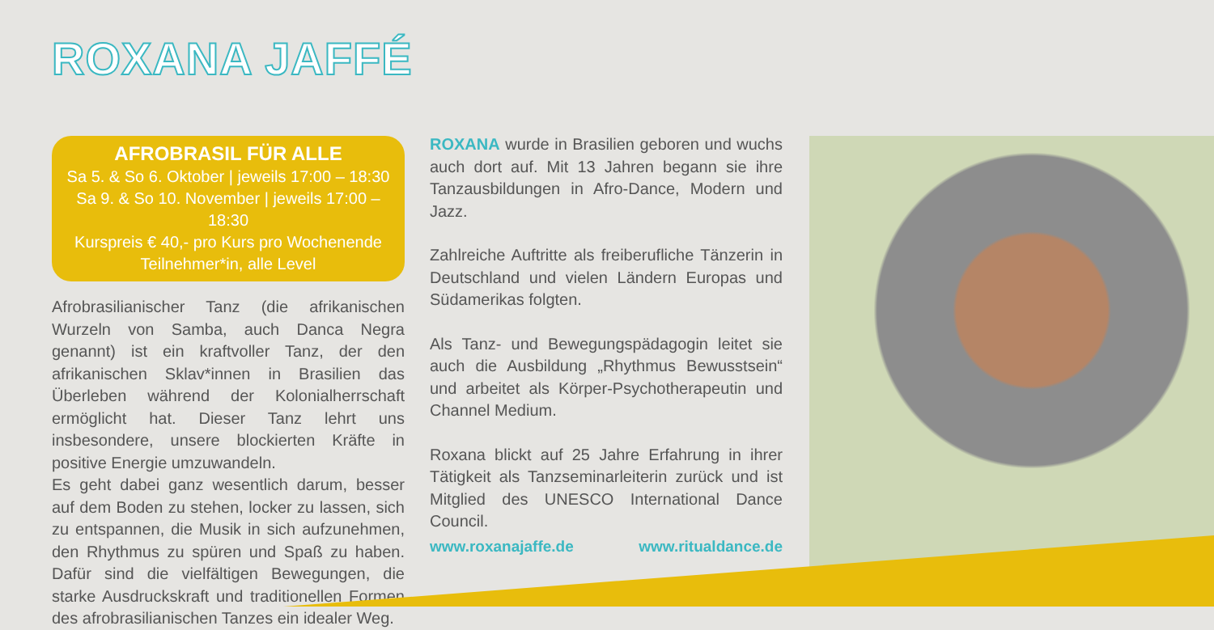ROXANA JAFFÉ
AFROBRASIL FÜR ALLE
Sa 5. & So 6. Oktober | jeweils 17:00 – 18:30
Sa 9. & So 10. November | jeweils 17:00 – 18:30
Kurspreis € 40,- pro Kurs pro Wochenende
Teilnehmer*in, alle Level
Afrobrasilianischer Tanz (die afrikanischen Wurzeln von Samba, auch Danca Negra genannt) ist ein kraftvoller Tanz, der den afrikanischen Sklav*innen in Brasilien das Überleben während der Kolonialherrschaft ermöglicht hat. Dieser Tanz lehrt uns insbesondere, unsere blockierten Kräfte in positive Energie umzuwandeln.
Es geht dabei ganz wesentlich darum, besser auf dem Boden zu stehen, locker zu lassen, sich zu entspannen, die Musik in sich aufzunehmen, den Rhythmus zu spüren und Spaß zu haben. Dafür sind die vielfältigen Bewegungen, die starke Ausdruckskraft und traditionellen Formen des afrobrasilianischen Tanzes ein idealer Weg.
ROXANA wurde in Brasilien geboren und wuchs auch dort auf. Mit 13 Jahren begann sie ihre Tanzausbildungen in Afro-Dance, Modern und Jazz.
Zahlreiche Auftritte als freiberufliche Tänzerin in Deutschland und vielen Ländern Europas und Südamerikas folgten.
Als Tanz- und Bewegungspädagogin leitet sie auch die Ausbildung „Rhythmus Bewusstsein“ und arbeitet als Körper-Psychotherapeutin und Channel Medium.
Roxana blickt auf 25 Jahre Erfahrung in ihrer Tätigkeit als Tanzseminarleiterin zurück und ist Mitglied des UNESCO International Dance Council.
www.roxanajaffe.de www.ritualdance.de